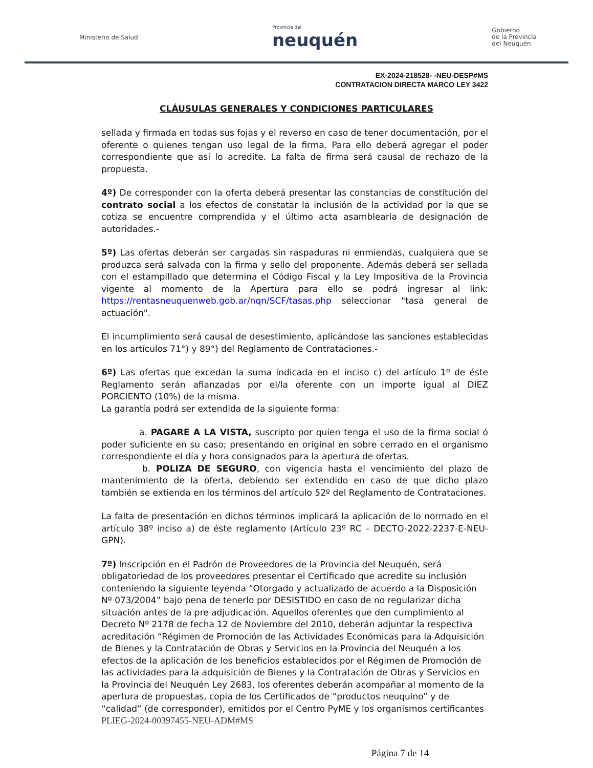Ministerio de Salud
Provincia del
neuquén
Gobierno
de la Provincia
del Neuquén
EX-2024-218528- -NEU-DESP#MS
CONTRATACION DIRECTA MARCO LEY 3422
CLÁUSULAS GENERALES Y CONDICIONES PARTICULARES
sellada y firmada en todas sus fojas y el reverso en caso de tener documentación, por el oferente o quienes tengan uso legal de la firma. Para ello deberá agregar el poder correspondiente que así lo acredite. La falta de firma será causal de rechazo de la propuesta.
4º) De corresponder con la oferta deberá presentar las constancias de constitución del contrato social a los efectos de constatar la inclusión de la actividad por la que se cotiza se encuentre comprendida y el último acta asamblearia de designación de autoridades.-
5º) Las ofertas deberán ser cargadas sin raspaduras ni enmiendas, cualquiera que se produzca será salvada con la firma y sello del proponente. Además deberá ser sellada con el estampillado que determina el Código Fiscal y la Ley Impositiva de la Provincia vigente al momento de la Apertura para ello se podrá ingresar al link: https://rentasneuquenweb.gob.ar/nqn/SCF/tasas.php seleccionar "tasa general de actuación".
El incumplimiento será causal de desestimiento, aplicándose las sanciones establecidas en los artículos 71°) y 89°) del Reglamento de Contrataciones.-
6º) Las ofertas que excedan la suma indicada en el inciso c) del artículo 1º de éste Reglamento serán afianzadas por el/la oferente con un importe igual al DIEZ PORCIENTO (10%) de la misma.
La garantía podrá ser extendida de la siguiente forma:
a. PAGARE A LA VISTA, suscripto por quien tenga el uso de la firma social ó poder suficiente en su caso; presentando en original en sobre cerrado en el organismo correspondiente el día y hora consignados para la apertura de ofertas.
b. POLIZA DE SEGURO, con vigencia hasta el vencimiento del plazo de mantenimiento de la oferta, debiendo ser extendido en caso de que dicho plazo también se extienda en los términos del artículo 52º del Reglamento de Contrataciones.
La falta de presentación en dichos términos implicará la aplicación de lo normado en el artículo 38º inciso a) de éste reglamento (Artículo 23º RC – DECTO-2022-2237-E-NEU-GPN).
7º) Inscripción en el Padrón de Proveedores de la Provincia del Neuquén, será obligatoriedad de los proveedores presentar el Certificado que acredite su inclusión conteniendo la siguiente leyenda “Otorgado y actualizado de acuerdo a la Disposición Nº 073/2004” bajo pena de tenerlo por DESISTIDO en caso de no regularizar dicha situación antes de la pre adjudicación. Aquellos oferentes que den cumplimiento al Decreto Nº 2178 de fecha 12 de Noviembre del 2010, deberán adjuntar la respectiva acreditación “Régimen de Promoción de las Actividades Económicas para la Adquisición de Bienes y la Contratación de Obras y Servicios en la Provincia del Neuquén a los efectos de la aplicación de los beneficios establecidos por el Régimen de Promoción de las actividades para la adquisición de Bienes y la Contratación de Obras y Servicios en la Provincia del Neuquén Ley 2683, los oferentes deberán acompañar al momento de la apertura de propuestas, copia de los Certificados de “productos neuquino” y de “calidad” (de corresponder), emitidos por el Centro PyME y los organismos certificantes PLIEG-2024-00397455-NEU-ADM#MS
Página 7 de 14